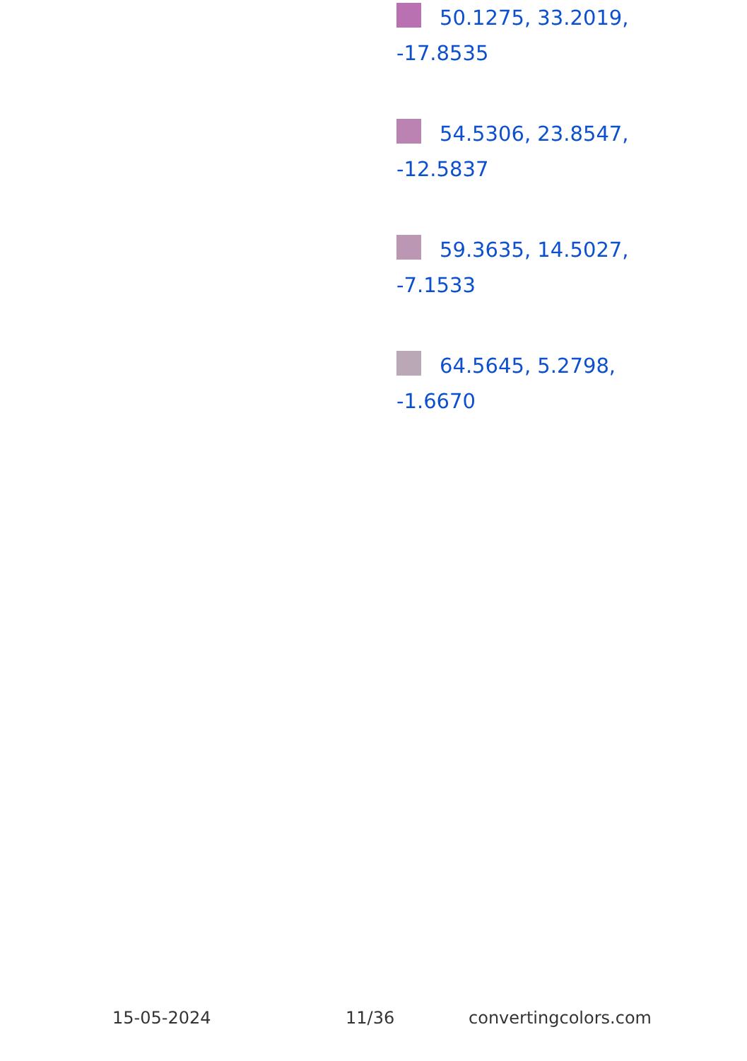50.1275, 33.2019, -17.8535
54.5306, 23.8547, -12.5837
59.3635, 14.5027, -7.1533
64.5645, 5.2798, -1.6670
15-05-2024 11/36 convertingcolors.com